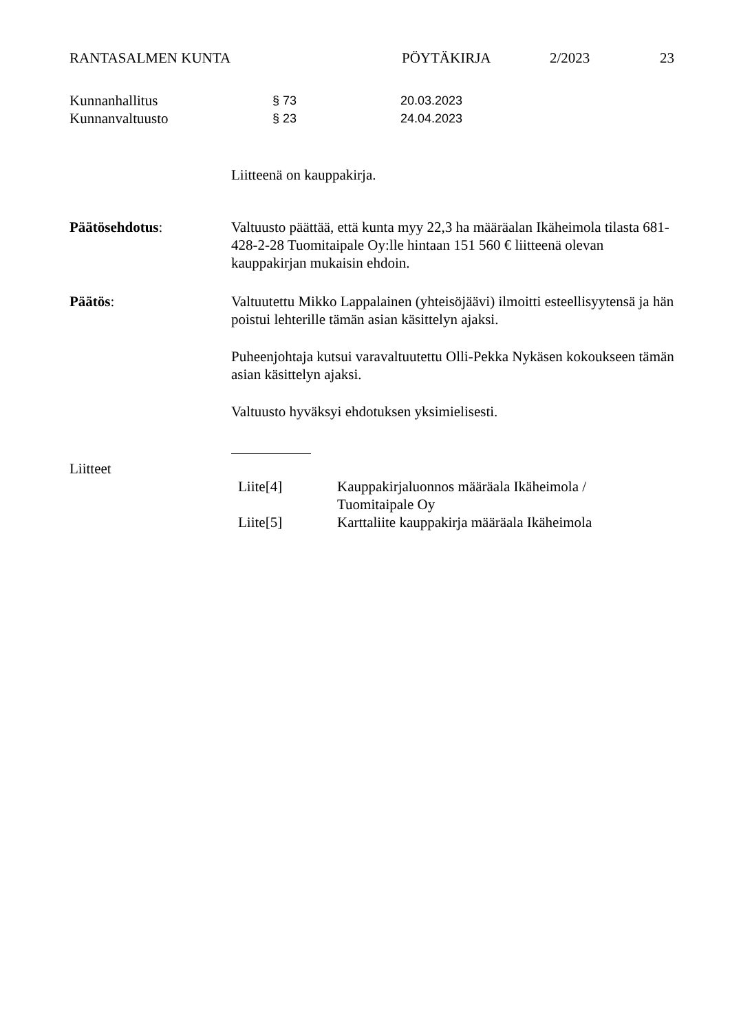RANTASALMEN KUNTA PÖYTÄKIRJA 2/2023 23
Kunnanhallitus § 73 20.03.2023
Kunnanvaltuusto § 23 24.04.2023
Liitteenä on kauppakirja.
Päätösehdotus: Valtuusto päättää, että kunta myy 22,3 ha määräalan Ikäheimola tilasta 681-428-2-28 Tuomitaipale Oy:lle hintaan 151 560 € liitteenä olevan kauppakirjan mukaisin ehdoin.
Päätös:
Valtuutettu Mikko Lappalainen (yhteisöjäävi) ilmoitti esteellisyytensä ja hän poistui lehterille tämän asian käsittelyn ajaksi.
Puheenjohtaja kutsui varavaltuutettu Olli-Pekka Nykäsen kokoukseen tämän asian käsittelyn ajaksi.
Valtuusto hyväksyi ehdotuksen yksimielisesti.
Liitteet
Liite[4] Kauppakirjaluonnos määräala Ikäheimola /
Tuomitaipale Oy
Liite[5] Karttaliite kauppakirja määräala Ikäheimola